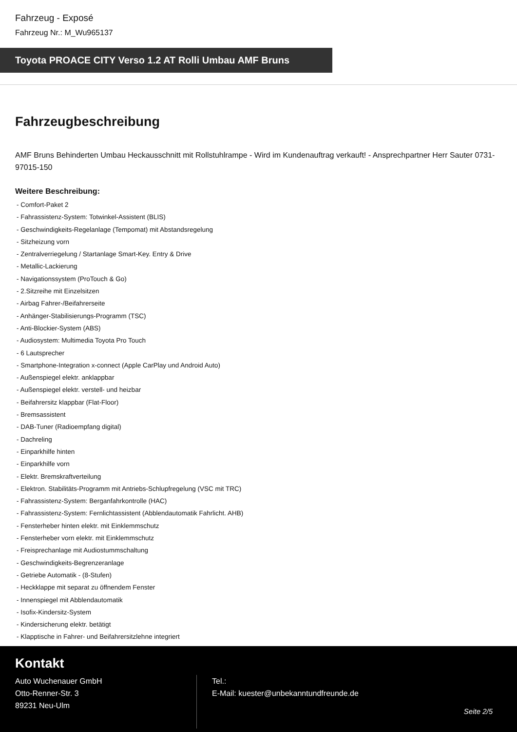Fahrzeug - Exposé
Fahrzeug Nr.: M_Wu965137
Toyota PROACE CITY Verso 1.2 AT Rolli Umbau AMF Bruns
Fahrzeugbeschreibung
AMF Bruns Behinderten Umbau Heckausschnitt mit Rollstuhlrampe - Wird im Kundenauftrag verkauft! - Ansprechpartner Herr Sauter 0731-97015-150
Weitere Beschreibung:
- Comfort-Paket 2
- Fahrassistenz-System: Totwinkel-Assistent (BLIS)
- Geschwindigkeits-Regelanlage (Tempomat) mit Abstandsregelung
- Sitzheizung vorn
- Zentralverriegelung / Startanlage Smart-Key. Entry & Drive
- Metallic-Lackierung
- Navigationssystem (ProTouch & Go)
- 2.Sitzreihe mit Einzelsitzen
- Airbag Fahrer-/Beifahrerseite
- Anhänger-Stabilisierungs-Programm (TSC)
- Anti-Blockier-System (ABS)
- Audiosystem: Multimedia Toyota Pro Touch
- 6 Lautsprecher
- Smartphone-Integration x-connect (Apple CarPlay und Android Auto)
- Außenspiegel elektr. anklappbar
- Außenspiegel elektr. verstell- und heizbar
- Beifahrersitz klappbar (Flat-Floor)
- Bremsassistent
- DAB-Tuner (Radioempfang digital)
- Dachreling
- Einparkhilfe hinten
- Einparkhilfe vorn
- Elektr. Bremskraftverteilung
- Elektron. Stabilitäts-Programm mit Antriebs-Schlupfregelung (VSC mit TRC)
- Fahrassistenz-System: Berganfahrkontrolle (HAC)
- Fahrassistenz-System: Fernlichtassistent (Abblendautomatik Fahrlicht. AHB)
- Fensterheber hinten elektr. mit Einklemmschutz
- Fensterheber vorn elektr. mit Einklemmschutz
- Freisprechanlage mit Audiostummschaltung
- Geschwindigkeits-Begrenzeranlage
- Getriebe Automatik - (8-Stufen)
- Heckklappe mit separat zu öffnendem Fenster
- Innenspiegel mit Abblendautomatik
- Isofix-Kindersitz-System
- Kindersicherung elektr. betätigt
- Klapptische in Fahrer- und Beifahrersitzlehne integriert
Kontakt
Auto Wuchenauer GmbH
Otto-Renner-Str. 3
89231 Neu-Ulm
Tel.:
E-Mail: kuester@unbekanntundfreunde.de
Seite 2/5